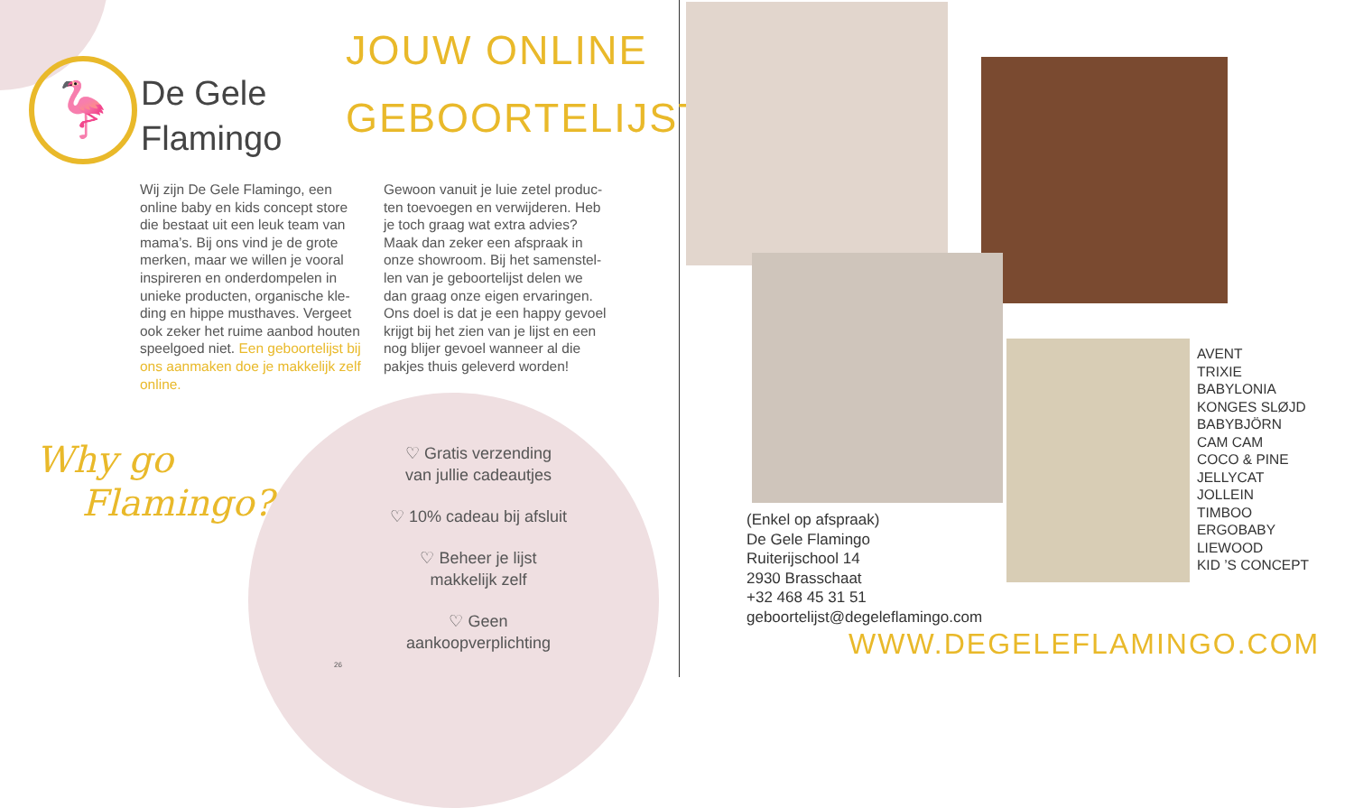🦩
De Gele
Flamingo
JOUW ONLINE
GEBOORTELIJST
Wij zijn De Gele Flamingo, een online baby en kids concept store die bestaat uit een leuk team van mama’s. Bij ons vind je de grote merken, maar we willen je vooral inspireren en onderdompelen in unieke producten, organische kle-ding en hippe musthaves. Vergeet ook zeker het ruime aanbod houten speelgoed niet. Een geboortelijst bij ons aanmaken doe je makkelijk zelf online.
Gewoon vanuit je luie zetel produc-ten toevoegen en verwijderen. Heb je toch graag wat extra advies? Maak dan zeker een afspraak in onze showroom. Bij het samenstel-len van je geboortelijst delen we dan graag onze eigen ervaringen. Ons doel is dat je een happy gevoel krijgt bij het zien van je lijst en een nog blijer gevoel wanneer al die pakjes thuis geleverd worden!
Why go
Flamingo?
♡ Gratis verzending
van jullie cadeautjes
♡ 10% cadeau bij afsluit
♡ Beheer je lijst
makkelijk zelf
♡ Geen
aankoopverplichting
26
(Enkel op afspraak)
De Gele Flamingo
Ruiterijschool 14
2930 Brasschaat
+32 468 45 31 51
geboortelijst@degeleflamingo.com
AVENT
TRIXIE
BABYLONIA
KONGES SLØJD
BABYBJÖRN
CAM CAM
COCO & PINE
JELLYCAT
JOLLEIN
TIMBOO
ERGOBABY
LIEWOOD
KID ’S CONCEPT
WWW.DEGELEFLAMINGO.COM